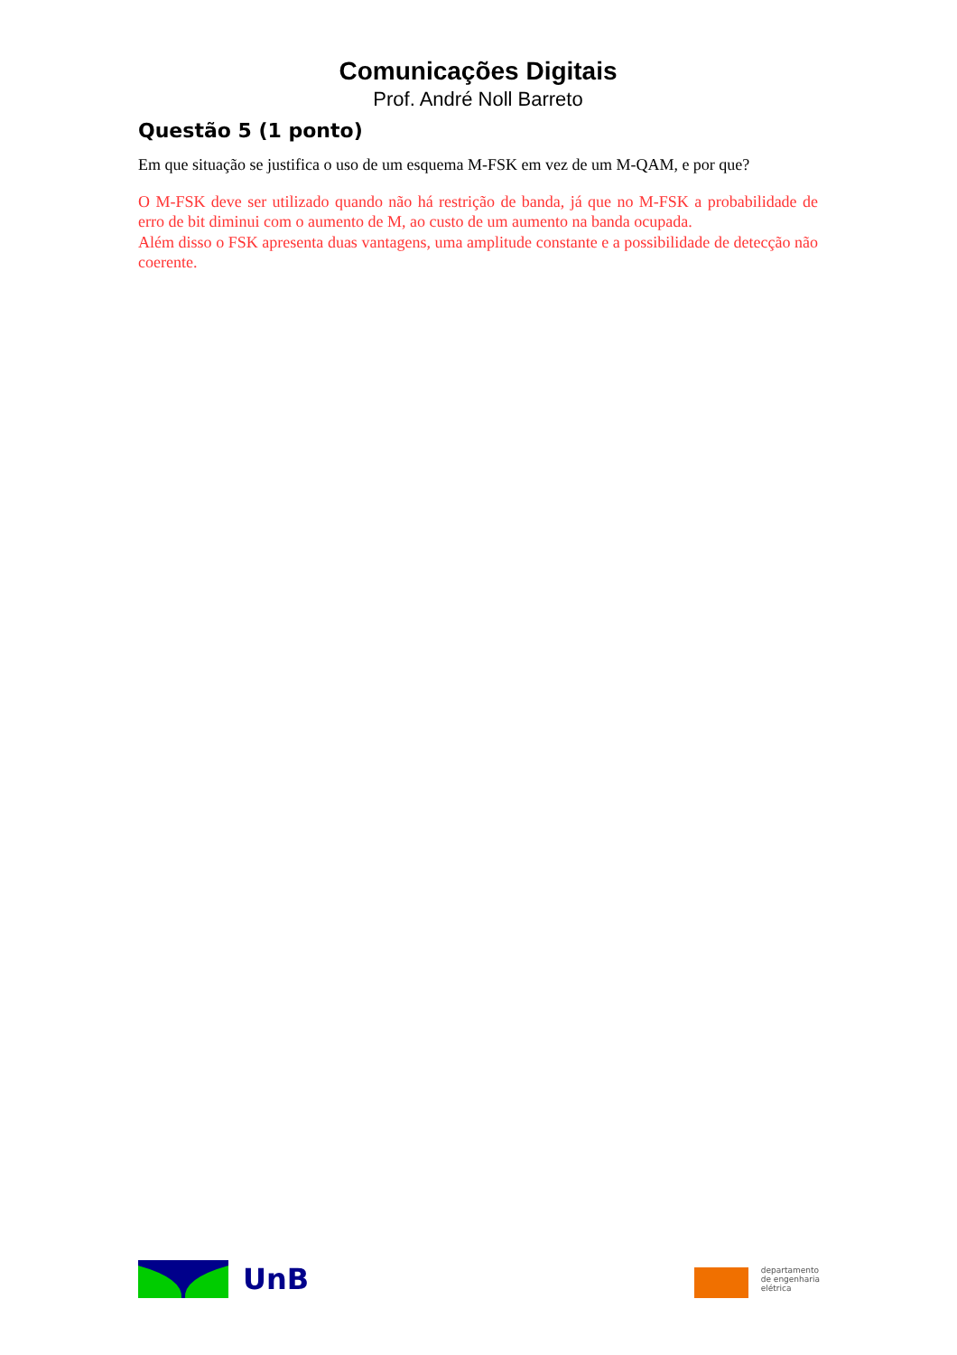Comunicações Digitais
Prof. André Noll Barreto
Questão 5 (1 ponto)
Em que situação se justifica o uso de um esquema M-FSK em vez de um M-QAM, e por que?
O M-FSK deve ser utilizado quando não há restrição de banda, já que no M-FSK a probabilidade de erro de bit diminui com o aumento de M, ao custo de um aumento na banda ocupada.
Além disso o FSK apresenta duas vantagens, uma amplitude constante e a possibilidade de detecção não coerente.
UnB
departamento
de engenharia
elétrica